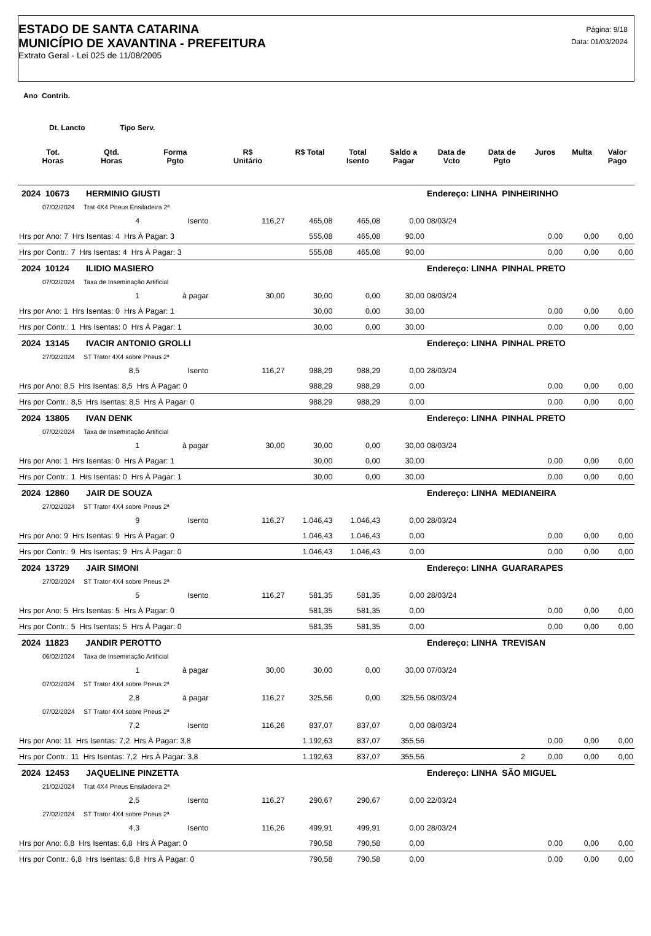ESTADO DE SANTA CATARINA
MUNICÍPIO DE XAVANTINA - PREFEITURA
Extrato Geral - Lei 025 de 11/08/2005
Página: 9/18
Data: 01/03/2024
Ano Contrib.
Dt. Lancto Tipo Serv.
| | Tot. Horas | Qtd. Horas | Forma Pgto | R$ Unitário | R$ Total | Total Isento | Saldo a Pagar | Data de Vcto | Data de Pgto | Juros | Multa | Valor Pago |
| --- | --- | --- | --- | --- | --- | --- | --- | --- | --- | --- | --- | --- |
| 2024 10673 HERMINIO GIUSTI | | | | | | | | Endereço: LINHA PINHEIRINHO | | | | |
| 07/02/2024 Trat 4X4 Pneus Ensiladeira 2ª | | | | | | | | | | | | |
| | | 4 | Isento | 116,27 | 465,08 | 465,08 | 0,00 | 08/03/24 | | | | |
| Hrs por Ano: 7 Hrs Isentas: 4 Hrs À Pagar: 3 | | | | | 555,08 | 465,08 | 90,00 | | | 0,00 | 0,00 | 0,00 |
| Hrs por Contr.: 7 Hrs Isentas: 4 Hrs À Pagar: 3 | | | | | 555,08 | 465,08 | 90,00 | | | 0,00 | 0,00 | 0,00 |
| 2024 10124 ILIDIO MASIERO | | | | | | | | Endereço: LINHA PINHAL PRETO | | | | |
| 07/02/2024 Taxa de Inseminação Artificial | | | | | | | | | | | | |
| | | 1 | à pagar | 30,00 | 30,00 | 0,00 | 30,00 | 08/03/24 | | | | |
| Hrs por Ano: 1 Hrs Isentas: 0 Hrs À Pagar: 1 | | | | | 30,00 | 0,00 | 30,00 | | | 0,00 | 0,00 | 0,00 |
| Hrs por Contr.: 1 Hrs Isentas: 0 Hrs À Pagar: 1 | | | | | 30,00 | 0,00 | 30,00 | | | 0,00 | 0,00 | 0,00 |
| 2024 13145 IVACIR ANTONIO GROLLI | | | | | | | | Endereço: LINHA PINHAL PRETO | | | | |
| 27/02/2024 ST Trator 4X4 sobre Pneus 2ª | | | | | | | | | | | | |
| | | 8,5 | Isento | 116,27 | 988,29 | 988,29 | 0,00 | 28/03/24 | | | | |
| Hrs por Ano: 8,5 Hrs Isentas: 8,5 Hrs À Pagar: 0 | | | | | 988,29 | 988,29 | 0,00 | | | 0,00 | 0,00 | 0,00 |
| Hrs por Contr.: 8,5 Hrs Isentas: 8,5 Hrs À Pagar: 0 | | | | | 988,29 | 988,29 | 0,00 | | | 0,00 | 0,00 | 0,00 |
| 2024 13805 IVAN DENK | | | | | | | | Endereço: LINHA PINHAL PRETO | | | | |
| 07/02/2024 Taxa de Inseminação Artificial | | | | | | | | | | | | |
| | | 1 | à pagar | 30,00 | 30,00 | 0,00 | 30,00 | 08/03/24 | | | | |
| Hrs por Ano: 1 Hrs Isentas: 0 Hrs À Pagar: 1 | | | | | 30,00 | 0,00 | 30,00 | | | 0,00 | 0,00 | 0,00 |
| Hrs por Contr.: 1 Hrs Isentas: 0 Hrs À Pagar: 1 | | | | | 30,00 | 0,00 | 30,00 | | | 0,00 | 0,00 | 0,00 |
| 2024 12860 JAIR DE SOUZA | | | | | | | | Endereço: LINHA MEDIANEIRA | | | | |
| 27/02/2024 ST Trator 4X4 sobre Pneus 2ª | | | | | | | | | | | | |
| | | 9 | Isento | 116,27 | 1.046,43 | 1.046,43 | 0,00 | 28/03/24 | | | | |
| Hrs por Ano: 9 Hrs Isentas: 9 Hrs À Pagar: 0 | | | | | 1.046,43 | 1.046,43 | 0,00 | | | 0,00 | 0,00 | 0,00 |
| Hrs por Contr.: 9 Hrs Isentas: 9 Hrs À Pagar: 0 | | | | | 1.046,43 | 1.046,43 | 0,00 | | | 0,00 | 0,00 | 0,00 |
| 2024 13729 JAIR SIMONI | | | | | | | | Endereço: LINHA GUARARAPES | | | | |
| 27/02/2024 ST Trator 4X4 sobre Pneus 2ª | | | | | | | | | | | | |
| | | 5 | Isento | 116,27 | 581,35 | 581,35 | 0,00 | 28/03/24 | | | | |
| Hrs por Ano: 5 Hrs Isentas: 5 Hrs À Pagar: 0 | | | | | 581,35 | 581,35 | 0,00 | | | 0,00 | 0,00 | 0,00 |
| Hrs por Contr.: 5 Hrs Isentas: 5 Hrs À Pagar: 0 | | | | | 581,35 | 581,35 | 0,00 | | | 0,00 | 0,00 | 0,00 |
| 2024 11823 JANDIR PEROTTO | | | | | | | | Endereço: LINHA TREVISAN | | | | |
| 06/02/2024 Taxa de Inseminação Artificial | | | | | | | | | | | | |
| | | 1 | à pagar | 30,00 | 30,00 | 0,00 | 30,00 | 07/03/24 | | | | |
| 07/02/2024 ST Trator 4X4 sobre Pneus 2ª | | | | | | | | | | | | |
| | | 2,8 | à pagar | 116,27 | 325,56 | 0,00 | 325,56 | 08/03/24 | | | | |
| 07/02/2024 ST Trator 4X4 sobre Pneus 2ª | | | | | | | | | | | | |
| | | 7,2 | Isento | 116,26 | 837,07 | 837,07 | 0,00 | 08/03/24 | | | | |
| Hrs por Ano: 11 Hrs Isentas: 7,2 Hrs À Pagar: 3,8 | | | | | 1.192,63 | 837,07 | 355,56 | | | 0,00 | 0,00 | 0,00 |
| Hrs por Contr.: 11 Hrs Isentas: 7,2 Hrs À Pagar: 3,8 | | | | | 1.192,63 | 837,07 | 355,56 | | 2 | 0,00 | 0,00 | 0,00 |
| 2024 12453 JAQUELINE PINZETTA | | | | | | | | Endereço: LINHA SÃO MIGUEL | | | | |
| 21/02/2024 Trat 4X4 Pneus Ensiladeira 2ª | | | | | | | | | | | | |
| | | 2,5 | Isento | 116,27 | 290,67 | 290,67 | 0,00 | 22/03/24 | | | | |
| 27/02/2024 ST Trator 4X4 sobre Pneus 2ª | | | | | | | | | | | | |
| | | 4,3 | Isento | 116,26 | 499,91 | 499,91 | 0,00 | 28/03/24 | | | | |
| Hrs por Ano: 6,8 Hrs Isentas: 6,8 Hrs À Pagar: 0 | | | | | 790,58 | 790,58 | 0,00 | | | 0,00 | 0,00 | 0,00 |
| Hrs por Contr.: 6,8 Hrs Isentas: 6,8 Hrs À Pagar: 0 | | | | | 790,58 | 790,58 | 0,00 | | | 0,00 | 0,00 | 0,00 |